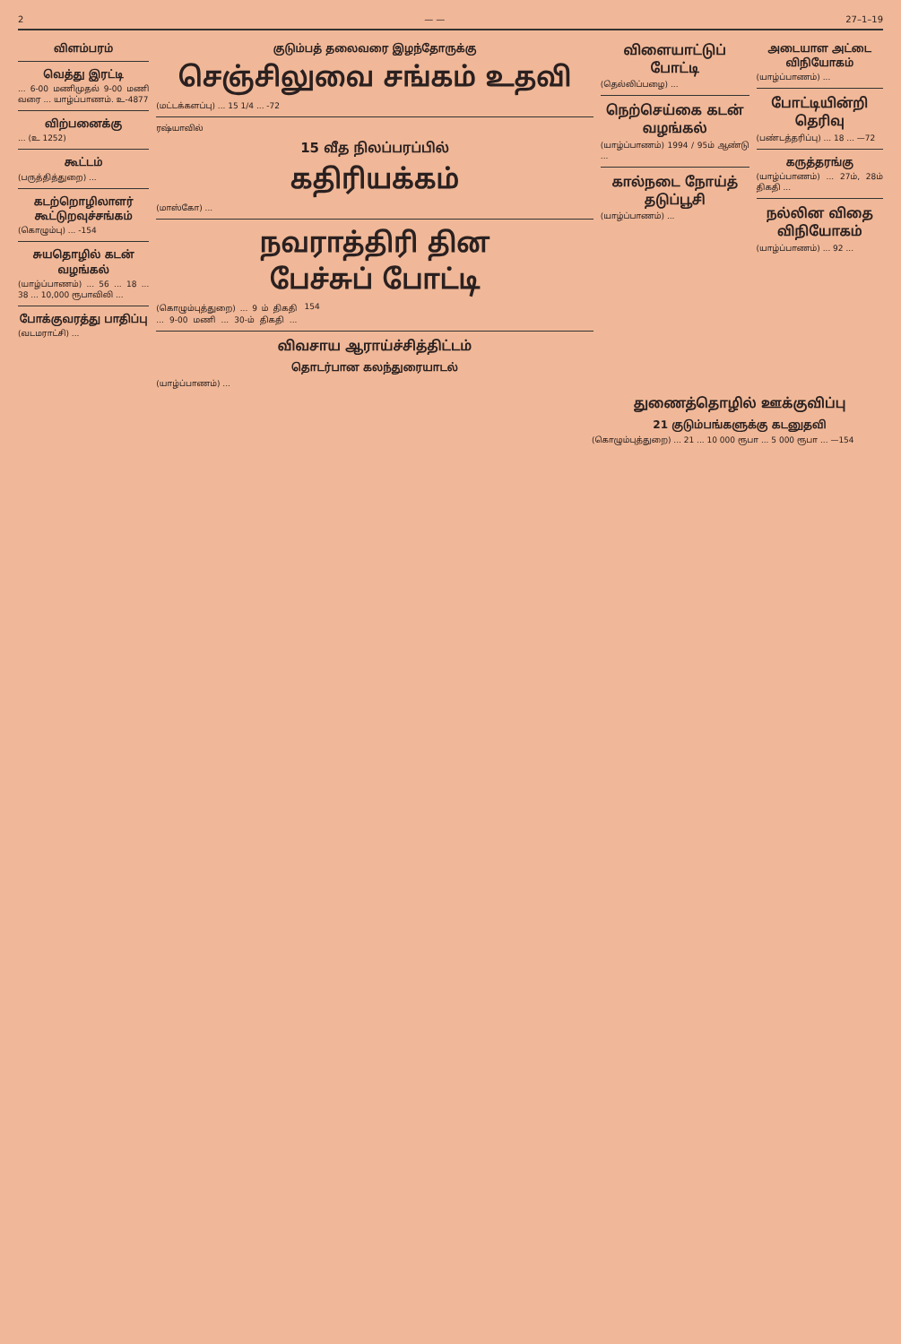2 — — 27–1–19
விளம்பரம்
வெத்து இரட்டி
... 6-00 மணிமுதல் 9-00 மணி வரை ... யாழ்ப்பாணம். உ-4877
விற்பனைக்கு
... (உ 1252)
கூட்டம்
(பருத்தித்துறை) ...
கடற்றொழிலாளர் கூட்டுறவுச்சங்கம்
(கொழும்பு) ... -154
சுயதொழில் கடன் வழங்கல்
(யாழ்ப்பாணம்) ... 56 ... 18 ... 38 ... 10,000 ரூபாவிலி ...
போக்குவரத்து பாதிப்பு
(வடமராட்சி) ...
குடும்பத் தலைவரை இழந்தோருக்கு
செஞ்சிலுவை சங்கம் உதவி
(மட்டக்களப்பு) ... 15 1/4 ... -72
ரஷ்யாவில்
15 வீத நிலப்பரப்பில்
கதிரியக்கம்
(மாஸ்கோ) ...
நவராத்திரி தின
பேச்சுப் போட்டி
(கொழும்புத்துறை) ... 9 ம் திகதி ... 9-00 மணி ... 30-ம் திகதி ... 154
விவசாய ஆராய்ச்சித்திட்டம்
தொடர்பான கலந்துரையாடல்
(யாழ்ப்பாணம்) ...
விளையாட்டுப் போட்டி
(தெல்லிப்பழை) ...
நெற்செய்கை கடன் வழங்கல்
(யாழ்ப்பாணம்) 1994 / 95ம் ஆண்டு ...
கால்நடை நோய்த் தடுப்பூசி
(யாழ்ப்பாணம்) ...
அடையாள அட்டை விநியோகம்
(யாழ்ப்பாணம்) ...
போட்டியின்றி தெரிவு
(பண்டத்தரிப்பு) ... 18 ... —72
கருத்தரங்கு
(யாழ்ப்பாணம்) ... 27ம், 28ம் திகதி ...
நல்லின விதை விநியோகம்
(யாழ்ப்பாணம்) ... 92 ...
துணைத்தொழில் ஊக்குவிப்பு
21 குடும்பங்களுக்கு கடனுதவி
(கொழும்புத்துறை) ... 21 ... 10 000 ரூபா ... 5 000 ரூபா ... —154